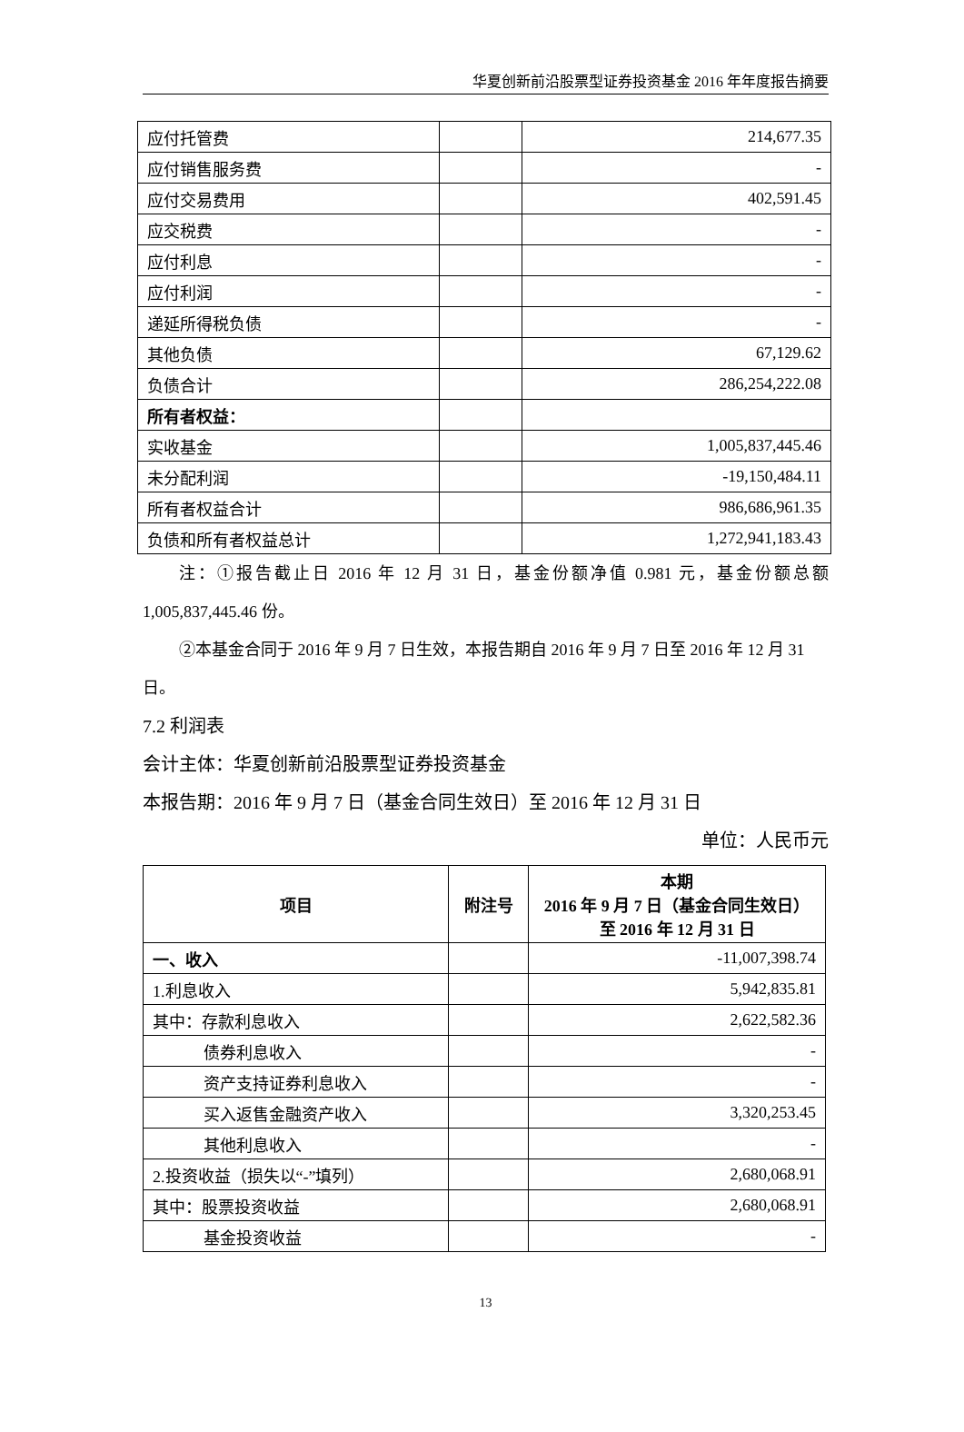华夏创新前沿股票型证券投资基金 2016 年年度报告摘要
| 应付托管费 | | 214,677.35 |
| 应付销售服务费 | | - |
| 应付交易费用 | | 402,591.45 |
| 应交税费 | | - |
| 应付利息 | | - |
| 应付利润 | | - |
| 递延所得税负债 | | - |
| 其他负债 | | 67,129.62 |
| 负债合计 | | 286,254,222.08 |
| 所有者权益： | | |
| 实收基金 | | 1,005,837,445.46 |
| 未分配利润 | | -19,150,484.11 |
| 所有者权益合计 | | 986,686,961.35 |
| 负债和所有者权益总计 | | 1,272,941,183.43 |
注：①报告截止日 2016 年 12 月 31 日，基金份额净值 0.981 元，基金份额总额 1,005,837,445.46 份。
②本基金合同于 2016 年 9 月 7 日生效，本报告期自 2016 年 9 月 7 日至 2016 年 12 月 31 日。
7.2 利润表
会计主体：华夏创新前沿股票型证券投资基金
本报告期：2016 年 9 月 7 日（基金合同生效日）至 2016 年 12 月 31 日
单位：人民币元
| 项目 | 附注号 | 本期 2016 年 9 月 7 日（基金合同生效日） 至 2016 年 12 月 31 日 |
| --- | --- | --- |
| 一、收入 | | -11,007,398.74 |
| 1.利息收入 | | 5,942,835.81 |
| 其中：存款利息收入 | | 2,622,582.36 |
| 债券利息收入 | | - |
| 资产支持证券利息收入 | | - |
| 买入返售金融资产收入 | | 3,320,253.45 |
| 其他利息收入 | | - |
| 2.投资收益（损失以“-”填列） | | 2,680,068.91 |
| 其中：股票投资收益 | | 2,680,068.91 |
| 基金投资收益 | | - |
13